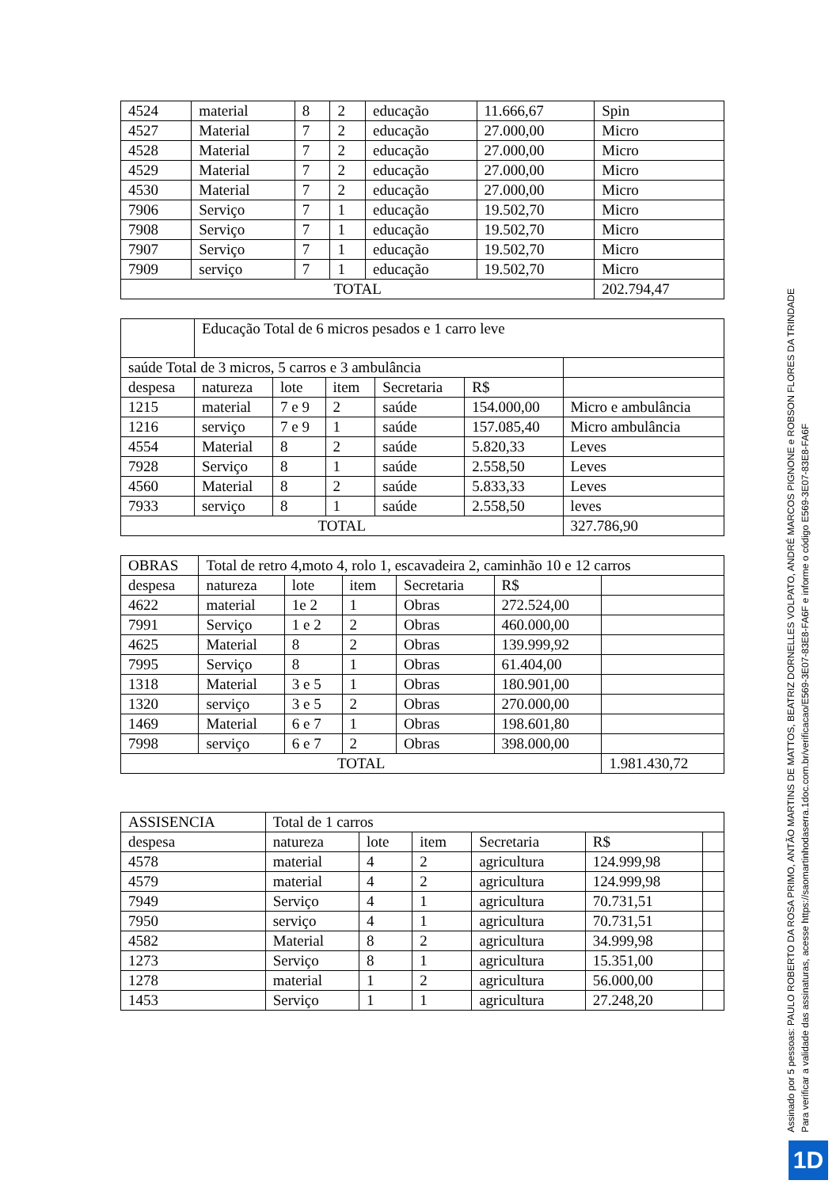| 4524 | material | 8 | 2 | educação | 11.666,67 | Spin |
| 4527 | Material | 7 | 2 | educação | 27.000,00 | Micro |
| 4528 | Material | 7 | 2 | educação | 27.000,00 | Micro |
| 4529 | Material | 7 | 2 | educação | 27.000,00 | Micro |
| 4530 | Material | 7 | 2 | educação | 27.000,00 | Micro |
| 7906 | Serviço | 7 | 1 | educação | 19.502,70 | Micro |
| 7908 | Serviço | 7 | 1 | educação | 19.502,70 | Micro |
| 7907 | Serviço | 7 | 1 | educação | 19.502,70 | Micro |
| 7909 | serviço | 7 | 1 | educação | 19.502,70 | Micro |
| TOTAL | | | | | | 202.794,47 |
| | Educação Total de 6 micros pesados e 1 carro leve | | | | | |
| saúde Total de 3 micros, 5 carros e 3 ambulância | | | | | | |
| despesa | natureza | lote | item | Secretaria | R$ | |
| 1215 | material | 7 e 9 | 2 | saúde | 154.000,00 | Micro e ambulância |
| 1216 | serviço | 7 e 9 | 1 | saúde | 157.085,40 | Micro ambulância |
| 4554 | Material | 8 | 2 | saúde | 5.820,33 | Leves |
| 7928 | Serviço | 8 | 1 | saúde | 2.558,50 | Leves |
| 4560 | Material | 8 | 2 | saúde | 5.833,33 | Leves |
| 7933 | serviço | 8 | 1 | saúde | 2.558,50 | leves |
| TOTAL | | | | | | 327.786,90 |
| OBRAS | Total de retro 4,moto 4, rolo 1, escavadeira 2, caminhão 10 e 12 carros | | | | | |
| despesa | natureza | lote | item | Secretaria | R$ | |
| 4622 | material | 1e 2 | 1 | Obras | 272.524,00 | |
| 7991 | Serviço | 1 e 2 | 2 | Obras | 460.000,00 | |
| 4625 | Material | 8 | 2 | Obras | 139.999,92 | |
| 7995 | Serviço | 8 | 1 | Obras | 61.404,00 | |
| 1318 | Material | 3 e 5 | 1 | Obras | 180.901,00 | |
| 1320 | serviço | 3 e 5 | 2 | Obras | 270.000,00 | |
| 1469 | Material | 6 e 7 | 1 | Obras | 198.601,80 | |
| 7998 | serviço | 6 e 7 | 2 | Obras | 398.000,00 | |
| TOTAL | | | | | | 1.981.430,72 |
| ASSISENCIA | Total de 1 carros | | | | | |
| despesa | natureza | lote | item | Secretaria | R$ | |
| 4578 | material | 4 | 2 | agricultura | 124.999,98 | |
| 4579 | material | 4 | 2 | agricultura | 124.999,98 | |
| 7949 | Serviço | 4 | 1 | agricultura | 70.731,51 | |
| 7950 | serviço | 4 | 1 | agricultura | 70.731,51 | |
| 4582 | Material | 8 | 2 | agricultura | 34.999,98 | |
| 1273 | Serviço | 8 | 1 | agricultura | 15.351,00 | |
| 1278 | material | 1 | 2 | agricultura | 56.000,00 | |
| 1453 | Serviço | 1 | 1 | agricultura | 27.248,20 | |
Assinado por 5 pessoas: PAULO ROBERTO DA ROSA PRIMO, ANTÃO MARTINS DE MATTOS, BEATRIZ DORNELLES VOLPATO, ANDRÉ MARCOS PIGNONE e ROBSON FLORES DA TRINDADE
Para verificar a validade das assinaturas, acesse https://saomartinhodaserra.1doc.com.br/verificacao/E569-3E07-83E8-FA6F e informe o código E569-3E07-83E8-FA6F
1D